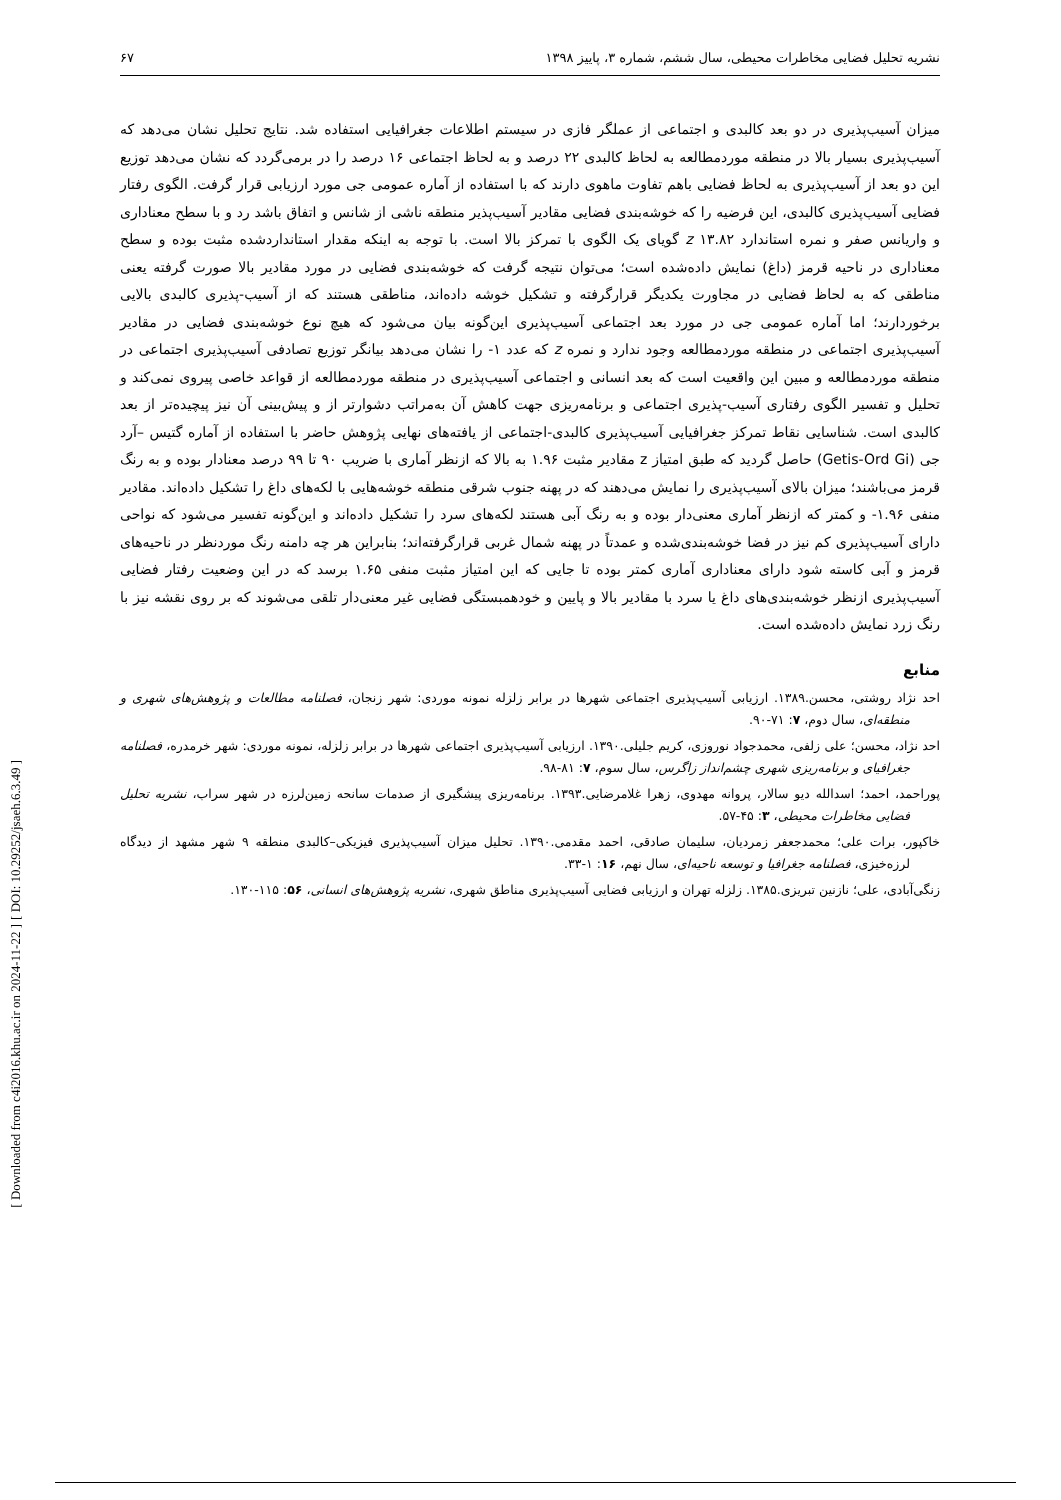[ DOI: 10.29252/jsaeh.6.3.49 ]
[ Downloaded from c4i2016.khu.ac.ir on 2024-11-22 ]
نشریه تحلیل فضایی مخاطرات محیطی، سال ششم، شماره ۳، پاییز ۱۳۹۸ ۶۷
میزان آسیب‌پذیری در دو بعد کالبدی و اجتماعی از عملگر فازی در سیستم اطلاعات جغرافیایی استفاده شد. نتایج تحلیل نشان می‌دهد که آسیب‌پذیری بسیار بالا در منطقه موردمطالعه به لحاظ کالبدی ۲۲ درصد و به لحاظ اجتماعی ۱۶ درصد را در برمی‌گردد که نشان می‌دهد توزیع این دو بعد از آسیب‌پذیری به لحاظ فضایی باهم تفاوت ماهوی دارند که با استفاده از آماره عمومی جی مورد ارزیابی قرار گرفت. الگوی رفتار فضایی آسیب‌پذیری کالبدی، این فرضیه را که خوشه‌بندی فضایی مقادیر آسیب‌پذیر منطقه ناشی از شانس و اتفاق باشد رد و با سطح معناداری و واریانس صفر و نمره استاندارد z ۱۳.۸۲ گویای یک الگوی با تمرکز بالا است. با توجه به اینکه مقدار استانداردشده مثبت بوده و سطح معناداری در ناحیه قرمز (داغ) نمایش داده‌شده است؛ می‌توان نتیجه گرفت که خوشه‌بندی فضایی در مورد مقادیر بالا صورت گرفته یعنی مناطقی که به لحاظ فضایی در مجاورت یکدیگر قرارگرفته و تشکیل خوشه داده‌اند، مناطقی هستند که از آسیب-پذیری کالبدی بالایی برخوردارند؛ اما آماره عمومی جی در مورد بعد اجتماعی آسیب‌پذیری این‌گونه بیان می‌شود که هیچ نوع خوشه‌بندی فضایی در مقادیر آسیب‌پذیری اجتماعی در منطقه موردمطالعه وجود ندارد و نمره z که عدد ۱- را نشان می‌دهد بیانگر توزیع تصادفی آسیب‌پذیری اجتماعی در منطقه موردمطالعه و مبین این واقعیت است که بعد انسانی و اجتماعی آسیب‌پذیری در منطقه موردمطالعه از قواعد خاصی پیروی نمی‌کند و تحلیل و تفسیر الگوی رفتاری آسیب-پذیری اجتماعی و برنامه‌ریزی جهت کاهش آن به‌مراتب دشوارتر از و پیش‌بینی آن نیز پیچیده‌تر از بعد کالبدی است. شناسایی نقاط تمرکز جغرافیایی آسیب‌پذیری کالبدی-اجتماعی از یافته‌های نهایی پژوهش حاضر با استفاده از آماره گتیس –آرد جی (Getis-Ord Gi) حاصل گردید که طبق امتیاز z مقادیر مثبت ۱.۹۶ به بالا که ازنظر آماری با ضریب ۹۰ تا ۹۹ درصد معنادار بوده و به رنگ قرمز می‌باشند؛ میزان بالای آسیب‌پذیری را نمایش می‌دهند که در پهنه جنوب شرقی منطقه خوشه‌هایی با لکه‌های داغ را تشکیل داده‌اند. مقادیر منفی ۱.۹۶- و کمتر که ازنظر آماری معنی‌دار بوده و به رنگ آبی هستند لکه‌های سرد را تشکیل داده‌اند و این‌گونه تفسیر می‌شود که نواحی دارای آسیب‌پذیری کم نیز در فضا خوشه‌بندی‌شده و عمدتاً در پهنه شمال غربی قرارگرفته‌اند؛ بنابراین هر چه دامنه رنگ موردنظر در ناحیه‌های قرمز و آبی کاسته شود دارای معناداری آماری کمتر بوده تا جایی که این امتیاز مثبت منفی ۱.۶۵ برسد که در این وضعیت رفتار فضایی آسیب‌پذیری ازنظر خوشه‌بندی‌های داغ یا سرد با مقادیر بالا و پایین و خودهمبستگی فضایی غیر معنی‌دار تلقی می‌شوند که بر روی نقشه نیز با رنگ زرد نمایش داده‌شده است.
منابع
احد نژاد روشتی، محسن.۱۳۸۹. ارزیابی آسیب‌پذیری اجتماعی شهرها در برابر زلزله نمونه موردی: شهر زنجان، فصلنامه مطالعات و پژوهش‌های شهری و منطقه‌ای، سال دوم، ۷: ۷۱-۹۰.
احد نژاد، محسن؛ علی زلفی، محمدجواد نوروزی، کریم جلیلی.۱۳۹۰. ارزیابی آسیب‌پذیری اجتماعی شهرها در برابر زلزله، نمونه موردی: شهر خرمدره، فصلنامه جغرافیای و برنامه‌ریزی شهری چشم‌انداز زاگرس، سال سوم، ۷: ۸۱-۹۸.
پوراحمد، احمد؛ اسدالله دیو سالار، پروانه مهدوی، زهرا غلامرضایی.۱۳۹۳. برنامه‌ریزی پیشگیری از صدمات سانحه زمین‌لرزه در شهر سراب، نشریه تحلیل فضایی مخاطرات محیطی، ۳: ۴۵-۵۷.
خاکپور، برات علی؛ محمدجعفر زمردیان، سلیمان صادقی، احمد مقدمی.۱۳۹۰. تحلیل میزان آسیب‌پذیری فیزیکی–کالبدی منطقه ۹ شهر مشهد از دیدگاه لرزه‌خیزی، فصلنامه جغرافیا و توسعه ناحیه‌ای، سال نهم، ۱۶: ۱-۳۳.
زنگی‌آبادی، علی؛ نازنین تبریزی.۱۳۸۵. زلزله تهران و ارزیابی فضایی آسیب‌پذیری مناطق شهری، نشریه پژوهش‌های انسانی، ۵۶: ۱۱۵-۱۳۰.